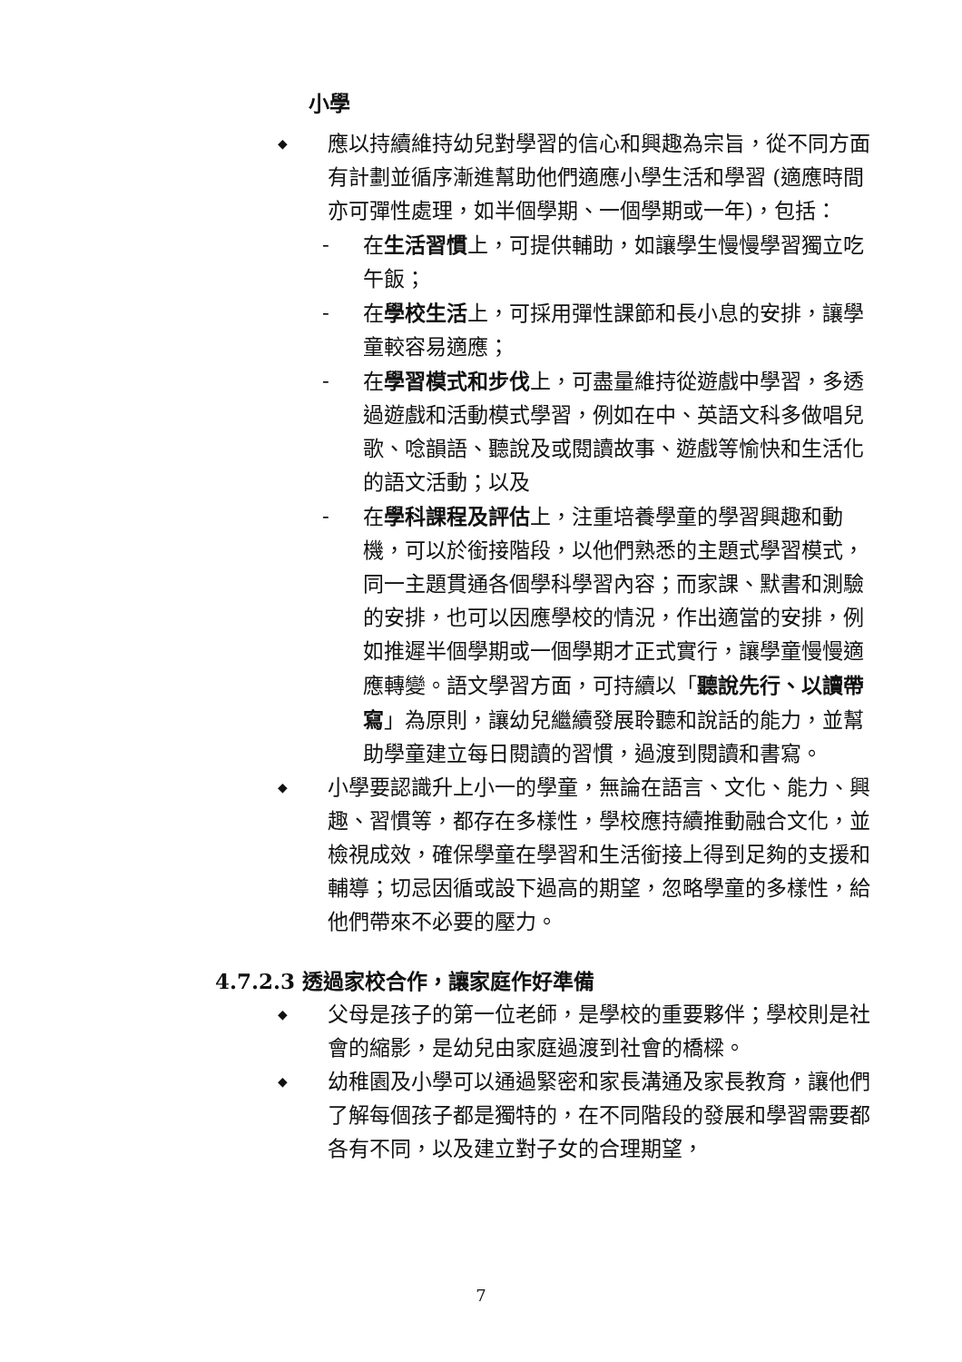小學
◆
應以持續維持幼兒對學習的信心和興趣為宗旨，從不同方面有計劃並循序漸進幫助他們適應小學生活和學習 (適應時間亦可彈性處理，如半個學期、一個學期或一年)，包括：
- 在生活習慣上，可提供輔助，如讓學生慢慢學習獨立吃午飯；
- 在學校生活上，可採用彈性課節和長小息的安排，讓學童較容易適應；
- 在學習模式和步伐上，可盡量維持從遊戲中學習，多透過遊戲和活動模式學習，例如在中、英語文科多做唱兒歌、唸韻語、聽說及或閱讀故事、遊戲等愉快和生活化的語文活動；以及
- 在學科課程及評估上，注重培養學童的學習興趣和動機，可以於銜接階段，以他們熟悉的主題式學習模式，同一主題貫通各個學科學習內容；而家課、默書和測驗的安排，也可以因應學校的情況，作出適當的安排，例如推遲半個學期或一個學期才正式實行，讓學童慢慢適應轉變。語文學習方面，可持續以「聽說先行、以讀帶寫」為原則，讓幼兒繼續發展聆聽和說話的能力，並幫助學童建立每日閱讀的習慣，過渡到閱讀和書寫。
◆
小學要認識升上小一的學童，無論在語言、文化、能力、興趣、習慣等，都存在多樣性，學校應持續推動融合文化，並檢視成效，確保學童在學習和生活銜接上得到足夠的支援和輔導；切忌因循或設下過高的期望，忽略學童的多樣性，給他們帶來不必要的壓力。
4.7.2.3 透過家校合作，讓家庭作好準備
◆
父母是孩子的第一位老師，是學校的重要夥伴；學校則是社會的縮影，是幼兒由家庭過渡到社會的橋樑。
◆
幼稚園及小學可以通過緊密和家長溝通及家長教育，讓他們了解每個孩子都是獨特的，在不同階段的發展和學習需要都各有不同，以及建立對子女的合理期望，
7